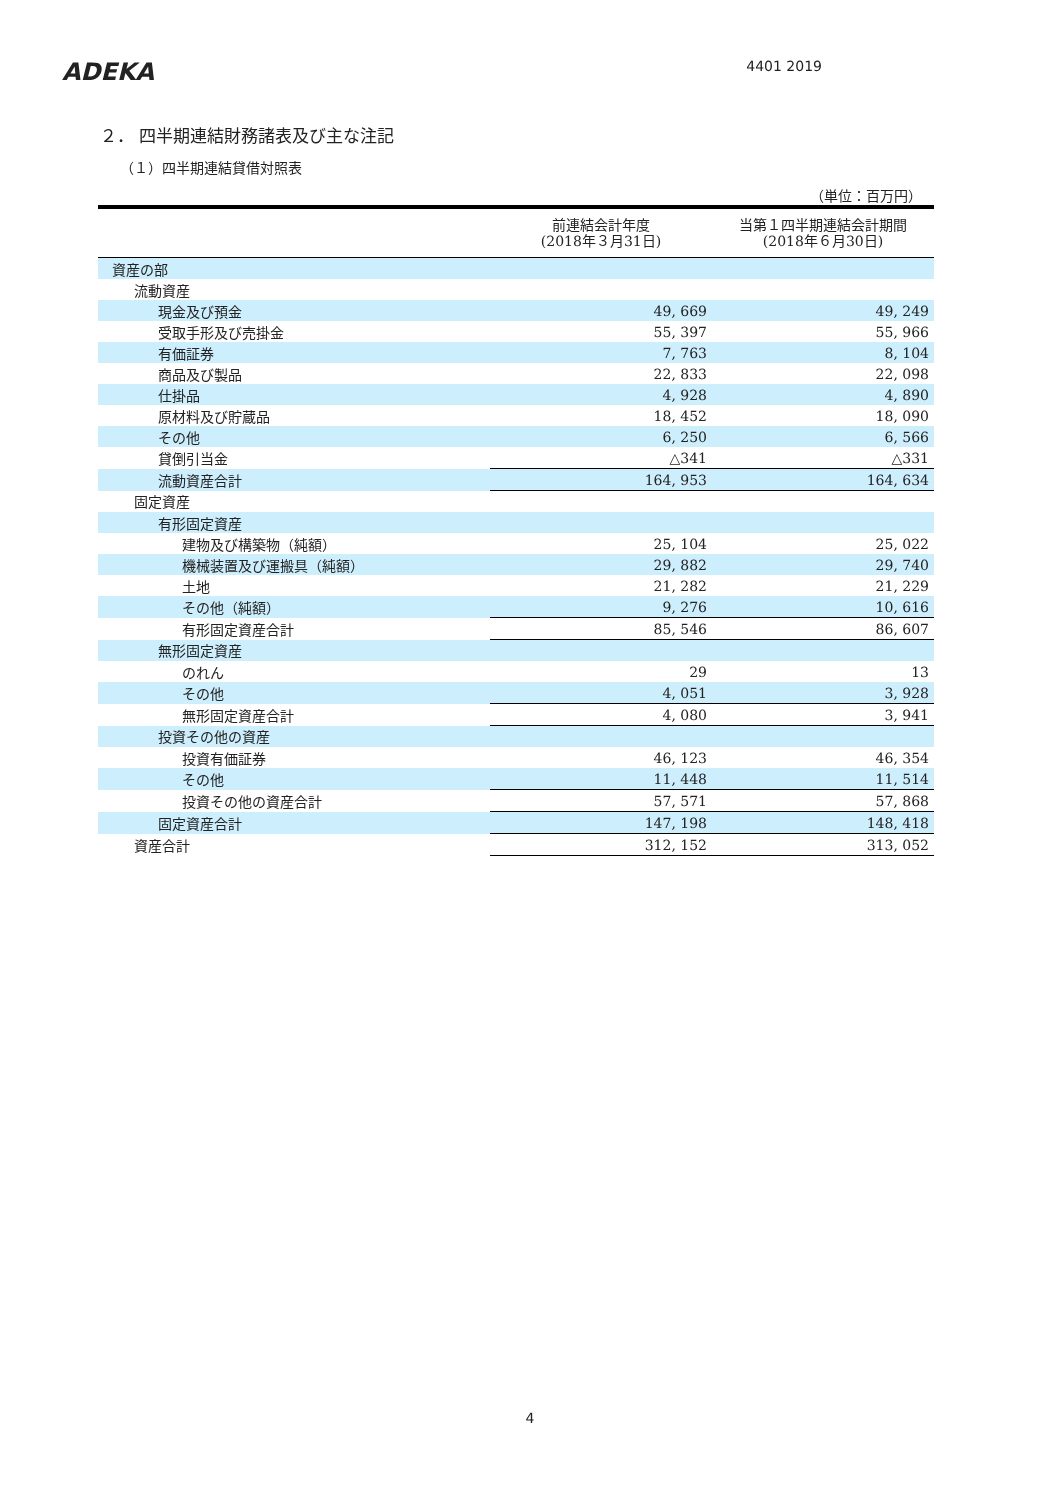ADEKA
4401 2019
２． 四半期連結財務諸表及び主な注記
（１）四半期連結貸借対照表
（単位：百万円）
| | 前連結会計年度 (2018年３月31日) | 当第１四半期連結会計期間 (2018年６月30日) |
| --- | --- | --- |
| 資産の部 | | |
| 流動資産 | | |
| 現金及び預金 | 49, 669 | 49, 249 |
| 受取手形及び売掛金 | 55, 397 | 55, 966 |
| 有価証券 | 7, 763 | 8, 104 |
| 商品及び製品 | 22, 833 | 22, 098 |
| 仕掛品 | 4, 928 | 4, 890 |
| 原材料及び貯蔵品 | 18, 452 | 18, 090 |
| その他 | 6, 250 | 6, 566 |
| 貸倒引当金 | △341 | △331 |
| 流動資産合計 | 164, 953 | 164, 634 |
| 固定資産 | | |
| 有形固定資産 | | |
| 建物及び構築物（純額） | 25, 104 | 25, 022 |
| 機械装置及び運搬具（純額） | 29, 882 | 29, 740 |
| 土地 | 21, 282 | 21, 229 |
| その他（純額） | 9, 276 | 10, 616 |
| 有形固定資産合計 | 85, 546 | 86, 607 |
| 無形固定資産 | | |
| のれん | 29 | 13 |
| その他 | 4, 051 | 3, 928 |
| 無形固定資産合計 | 4, 080 | 3, 941 |
| 投資その他の資産 | | |
| 投資有価証券 | 46, 123 | 46, 354 |
| その他 | 11, 448 | 11, 514 |
| 投資その他の資産合計 | 57, 571 | 57, 868 |
| 固定資産合計 | 147, 198 | 148, 418 |
| 資産合計 | 312, 152 | 313, 052 |
4